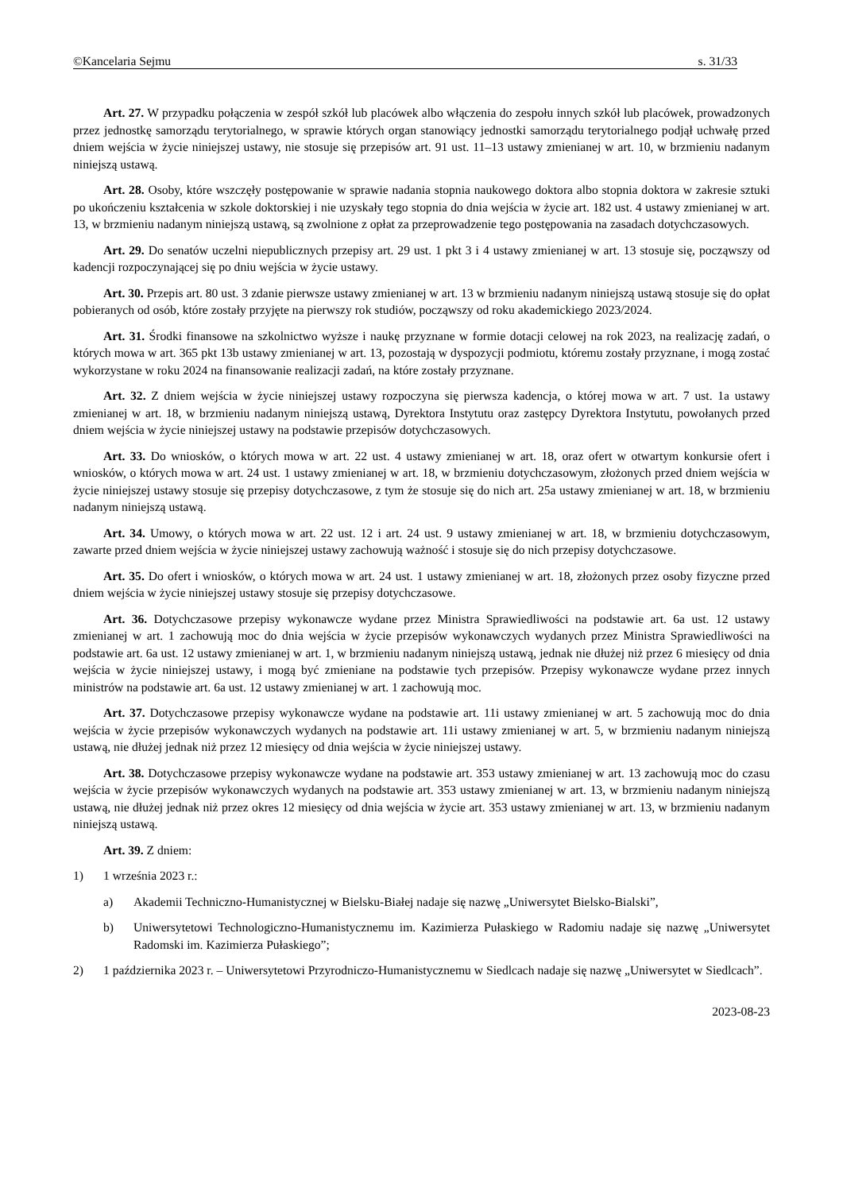©Kancelaria Sejmu s. 31/33
Art. 27. W przypadku połączenia w zespół szkół lub placówek albo włączenia do zespołu innych szkół lub placówek, prowadzonych przez jednostkę samorządu terytorialnego, w sprawie których organ stanowiący jednostki samorządu terytorialnego podjął uchwałę przed dniem wejścia w życie niniejszej ustawy, nie stosuje się przepisów art. 91 ust. 11–13 ustawy zmienianej w art. 10, w brzmieniu nadanym niniejszą ustawą.
Art. 28. Osoby, które wszczęły postępowanie w sprawie nadania stopnia naukowego doktora albo stopnia doktora w zakresie sztuki po ukończeniu kształcenia w szkole doktorskiej i nie uzyskały tego stopnia do dnia wejścia w życie art. 182 ust. 4 ustawy zmienianej w art. 13, w brzmieniu nadanym niniejszą ustawą, są zwolnione z opłat za przeprowadzenie tego postępowania na zasadach dotychczasowych.
Art. 29. Do senatów uczelni niepublicznych przepisy art. 29 ust. 1 pkt 3 i 4 ustawy zmienianej w art. 13 stosuje się, począwszy od kadencji rozpoczynającej się po dniu wejścia w życie ustawy.
Art. 30. Przepis art. 80 ust. 3 zdanie pierwsze ustawy zmienianej w art. 13 w brzmieniu nadanym niniejszą ustawą stosuje się do opłat pobieranych od osób, które zostały przyjęte na pierwszy rok studiów, począwszy od roku akademickiego 2023/2024.
Art. 31. Środki finansowe na szkolnictwo wyższe i naukę przyznane w formie dotacji celowej na rok 2023, na realizację zadań, o których mowa w art. 365 pkt 13b ustawy zmienianej w art. 13, pozostają w dyspozycji podmiotu, któremu zostały przyznane, i mogą zostać wykorzystane w roku 2024 na finansowanie realizacji zadań, na które zostały przyznane.
Art. 32. Z dniem wejścia w życie niniejszej ustawy rozpoczyna się pierwsza kadencja, o której mowa w art. 7 ust. 1a ustawy zmienianej w art. 18, w brzmieniu nadanym niniejszą ustawą, Dyrektora Instytutu oraz zastępcy Dyrektora Instytutu, powołanych przed dniem wejścia w życie niniejszej ustawy na podstawie przepisów dotychczasowych.
Art. 33. Do wniosków, o których mowa w art. 22 ust. 4 ustawy zmienianej w art. 18, oraz ofert w otwartym konkursie ofert i wniosków, o których mowa w art. 24 ust. 1 ustawy zmienianej w art. 18, w brzmieniu dotychczasowym, złożonych przed dniem wejścia w życie niniejszej ustawy stosuje się przepisy dotychczasowe, z tym że stosuje się do nich art. 25a ustawy zmienianej w art. 18, w brzmieniu nadanym niniejszą ustawą.
Art. 34. Umowy, o których mowa w art. 22 ust. 12 i art. 24 ust. 9 ustawy zmienianej w art. 18, w brzmieniu dotychczasowym, zawarte przed dniem wejścia w życie niniejszej ustawy zachowują ważność i stosuje się do nich przepisy dotychczasowe.
Art. 35. Do ofert i wniosków, o których mowa w art. 24 ust. 1 ustawy zmienianej w art. 18, złożonych przez osoby fizyczne przed dniem wejścia w życie niniejszej ustawy stosuje się przepisy dotychczasowe.
Art. 36. Dotychczasowe przepisy wykonawcze wydane przez Ministra Sprawiedliwości na podstawie art. 6a ust. 12 ustawy zmienianej w art. 1 zachowują moc do dnia wejścia w życie przepisów wykonawczych wydanych przez Ministra Sprawiedliwości na podstawie art. 6a ust. 12 ustawy zmienianej w art. 1, w brzmieniu nadanym niniejszą ustawą, jednak nie dłużej niż przez 6 miesięcy od dnia wejścia w życie niniejszej ustawy, i mogą być zmieniane na podstawie tych przepisów. Przepisy wykonawcze wydane przez innych ministrów na podstawie art. 6a ust. 12 ustawy zmienianej w art. 1 zachowują moc.
Art. 37. Dotychczasowe przepisy wykonawcze wydane na podstawie art. 11i ustawy zmienianej w art. 5 zachowują moc do dnia wejścia w życie przepisów wykonawczych wydanych na podstawie art. 11i ustawy zmienianej w art. 5, w brzmieniu nadanym niniejszą ustawą, nie dłużej jednak niż przez 12 miesięcy od dnia wejścia w życie niniejszej ustawy.
Art. 38. Dotychczasowe przepisy wykonawcze wydane na podstawie art. 353 ustawy zmienianej w art. 13 zachowują moc do czasu wejścia w życie przepisów wykonawczych wydanych na podstawie art. 353 ustawy zmienianej w art. 13, w brzmieniu nadanym niniejszą ustawą, nie dłużej jednak niż przez okres 12 miesięcy od dnia wejścia w życie art. 353 ustawy zmienianej w art. 13, w brzmieniu nadanym niniejszą ustawą.
Art. 39. Z dniem:
1) 1 września 2023 r.:
a) Akademii Techniczno-Humanistycznej w Bielsku-Białej nadaje się nazwę „Uniwersytet Bielsko-Bialski”,
b) Uniwersytetowi Technologiczno-Humanistycznemu im. Kazimierza Pułaskiego w Radomiu nadaje się nazwę „Uniwersytet Radomski im. Kazimierza Pułaskiego”;
2) 1 października 2023 r. – Uniwersytetowi Przyrodniczo-Humanistycznemu w Siedlcach nadaje się nazwę „Uniwersytet w Siedlcach”.
2023-08-23